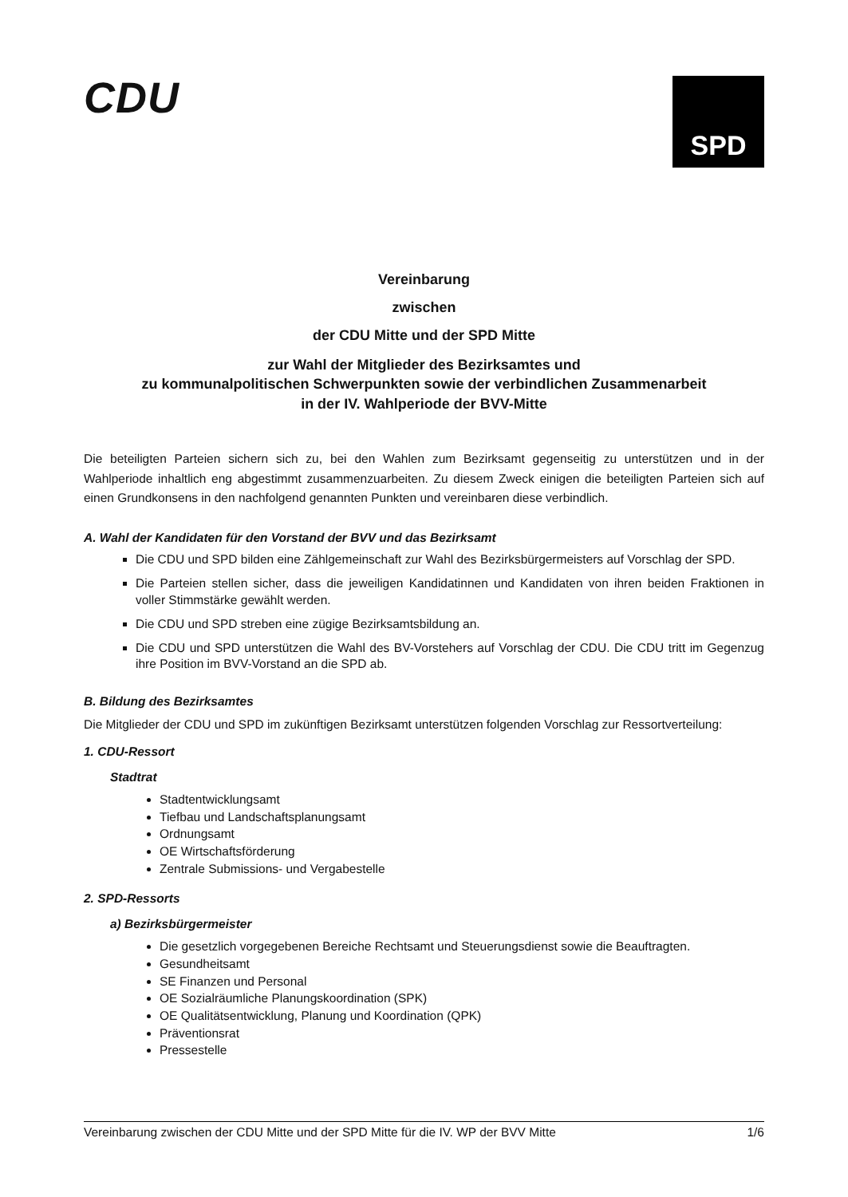CDU
SPD
Vereinbarung
zwischen
der CDU Mitte und der SPD Mitte
zur Wahl der Mitglieder des Bezirksamtes und
zu kommunalpolitischen Schwerpunkten sowie der verbindlichen Zusammenarbeit
in der IV. Wahlperiode der BVV-Mitte
Die beteiligten Parteien sichern sich zu, bei den Wahlen zum Bezirksamt gegenseitig zu unterstützen und in der Wahlperiode inhaltlich eng abgestimmt zusammenzuarbeiten. Zu diesem Zweck einigen die beteiligten Parteien sich auf einen Grundkonsens in den nachfolgend genannten Punkten und vereinbaren diese verbindlich.
A. Wahl der Kandidaten für den Vorstand der BVV und das Bezirksamt
Die CDU und SPD bilden eine Zählgemeinschaft zur Wahl des Bezirksbürgermeisters auf Vorschlag der SPD.
Die Parteien stellen sicher, dass die jeweiligen Kandidatinnen und Kandidaten von ihren beiden Fraktionen in voller Stimmstärke gewählt werden.
Die CDU und SPD streben eine zügige Bezirksamtsbildung an.
Die CDU und SPD unterstützen die Wahl des BV-Vorstehers auf Vorschlag der CDU. Die CDU tritt im Gegenzug ihre Position im BVV-Vorstand an die SPD ab.
B. Bildung des Bezirksamtes
Die Mitglieder der CDU und SPD im zukünftigen Bezirksamt unterstützen folgenden Vorschlag zur Ressortverteilung:
1. CDU-Ressort
Stadtrat
Stadtentwicklungsamt
Tiefbau und Landschaftsplanungsamt
Ordnungsamt
OE Wirtschaftsförderung
Zentrale Submissions- und Vergabestelle
2. SPD-Ressorts
a) Bezirksbürgermeister
Die gesetzlich vorgegebenen Bereiche Rechtsamt und Steuerungsdienst sowie die Beauftragten.
Gesundheitsamt
SE Finanzen und Personal
OE Sozialräumliche Planungskoordination (SPK)
OE Qualitätsentwicklung, Planung und Koordination (QPK)
Präventionsrat
Pressestelle
Vereinbarung zwischen der CDU Mitte und der SPD Mitte für die IV. WP der BVV Mitte 1/6